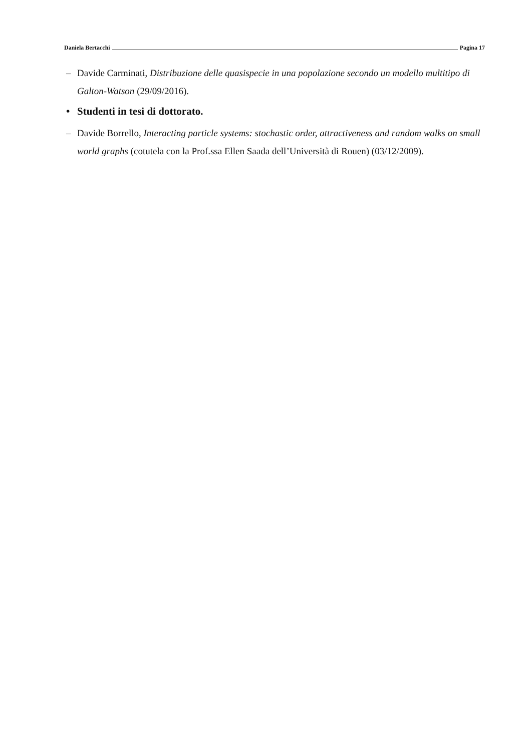Daniela Bertacchi Pagina 17
– Davide Carminati, Distribuzione delle quasispecie in una popolazione secondo un modello multitipo di Galton-Watson (29/09/2016).
• Studenti in tesi di dottorato.
– Davide Borrello, Interacting particle systems: stochastic order, attractiveness and random walks on small world graphs (cotutela con la Prof.ssa Ellen Saada dell’Università di Rouen) (03/12/2009).